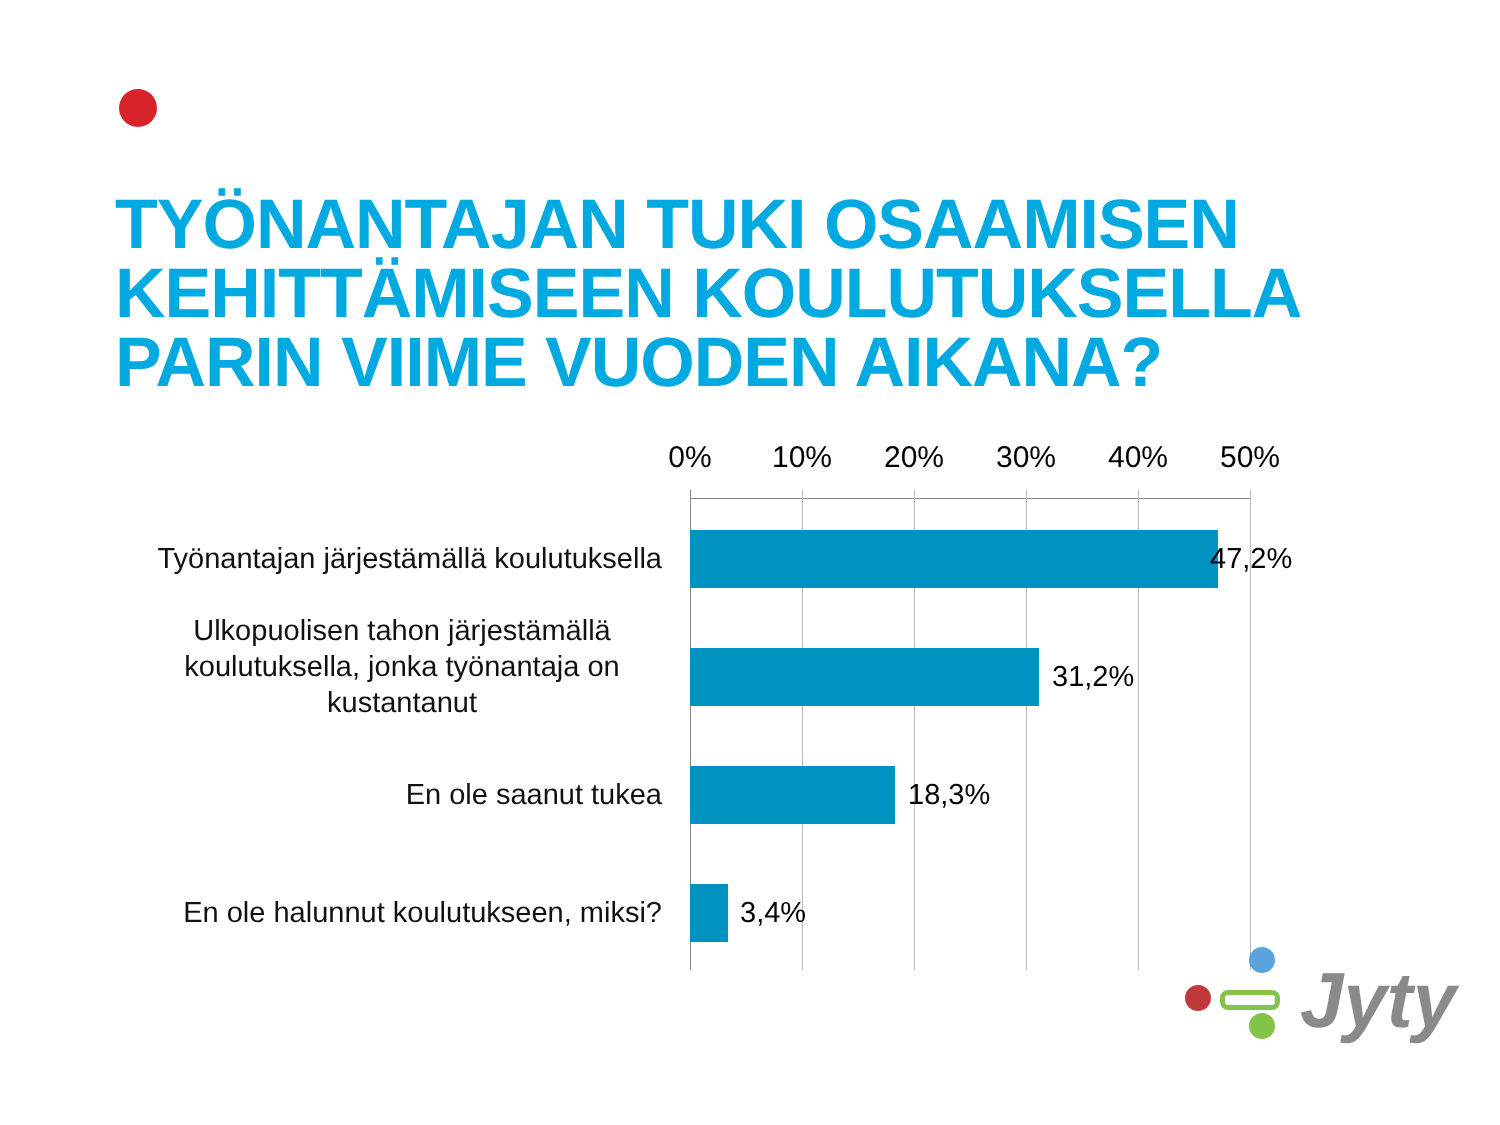TYÖNANTAJAN TUKI OSAAMISEN
KEHITTÄMISEEN KOULUTUKSELLA
PARIN VIIME VUODEN AIKANA?
0% 10% 20% 30% 40% 50%
Työnantajan järjestämällä koulutuksella
47,2%
Ulkopuolisen tahon järjestämällä koulutuksella, jonka työnantaja on kustantanut
31,2%
En ole saanut tukea 18,3%
En ole halunnut koulutukseen, miksi?
3,4%
Jyty